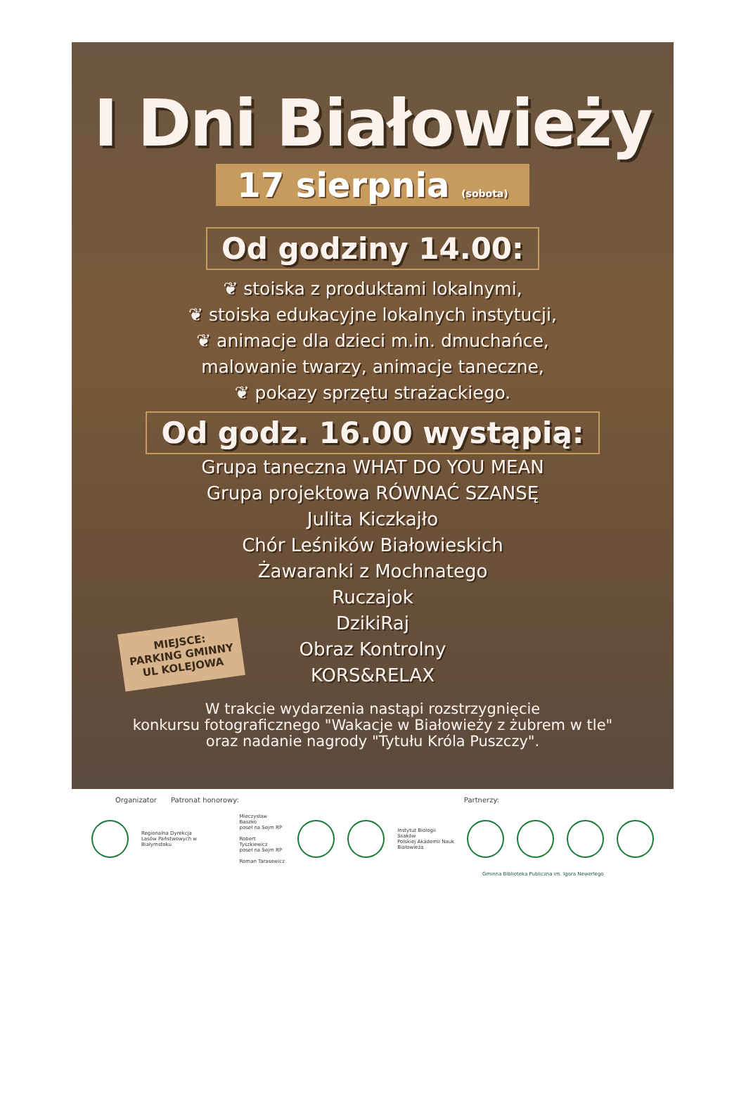I Dni Białowieży
17 sierpnia (sobota)
Od godziny 14.00:
❦ stoiska z produktami lokalnymi,
❦ stoiska edukacyjne lokalnych instytucji,
❦ animacje dla dzieci m.in. dmuchańce,
malowanie twarzy, animacje taneczne,
❦ pokazy sprzętu strażackiego.
Od godz. 16.00 wystąpią:
Grupa taneczna WHAT DO YOU MEAN
Grupa projektowa RÓWNAĆ SZANSĘ
Julita Kiczkajło
Chór Leśników Białowieskich
Żawaranki z Mochnatego
Ruczajok
DzikiRaj
Obraz Kontrolny
KORS&RELAX
W trakcie wydarzenia nastąpi rozstrzygnięcie
konkursu fotograficznego "Wakacje w Białowieży z żubrem w tle"
oraz nadanie nagrody "Tytułu Króla Puszczy".
MIEJSCE:
PARKING GMINNY
UL KOLEJOWA
Organizator Patronat honorowy: Partnerzy:
Regionalna Dyrekcja
Lasów Państwowych w Białymstoku
Mieczysław Baszko
poseł na Sejm RP
Robert Tyszkiewicz
poseł na Sejm RP
Roman Tarasewicz
Instytut Biologii Ssaków
Polskiej Akademii Nauk
Białowieża
Gminna Biblioteka Publiczna im. Igora Newerlego